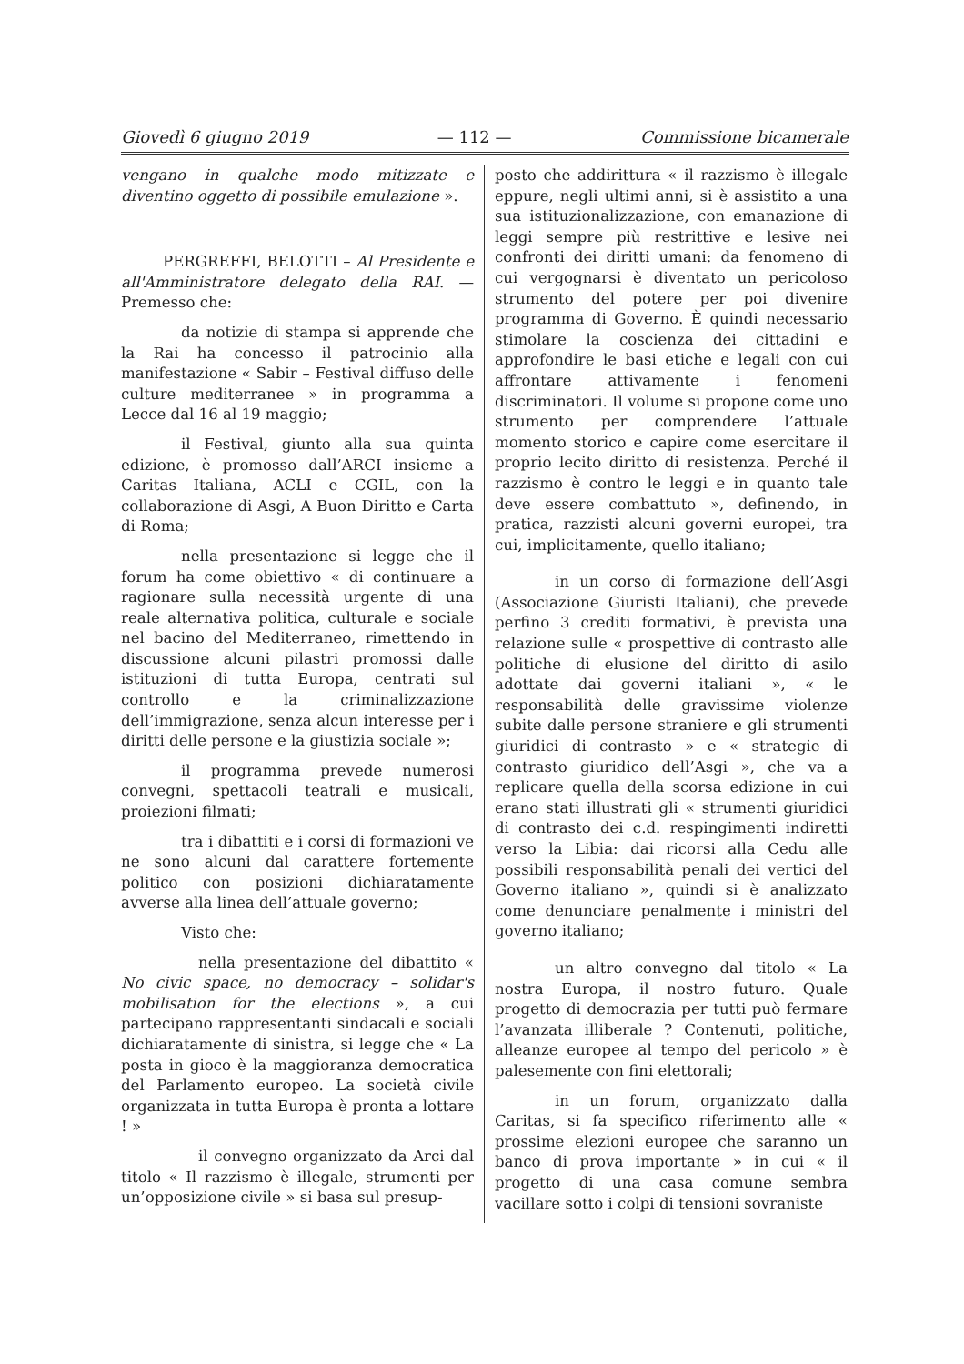Giovedì 6 giugno 2019 — 112 — Commissione bicamerale
vengano in qualche modo mitizzate e diventino oggetto di possibile emulazione ».
PERGREFFI, BELOTTI – Al Presidente e all'Amministratore delegato della RAI. — Premesso che:
da notizie di stampa si apprende che la Rai ha concesso il patrocinio alla manifestazione « Sabir – Festival diffuso delle culture mediterranee » in programma a Lecce dal 16 al 19 maggio;
il Festival, giunto alla sua quinta edizione, è promosso dall’ARCI insieme a Caritas Italiana, ACLI e CGIL, con la collaborazione di Asgi, A Buon Diritto e Carta di Roma;
nella presentazione si legge che il forum ha come obiettivo « di continuare a ragionare sulla necessità urgente di una reale alternativa politica, culturale e sociale nel bacino del Mediterraneo, rimettendo in discussione alcuni pilastri promossi dalle istituzioni di tutta Europa, centrati sul controllo e la criminalizzazione dell’immigrazione, senza alcun interesse per i diritti delle persone e la giustizia sociale »;
il programma prevede numerosi convegni, spettacoli teatrali e musicali, proiezioni filmati;
tra i dibattiti e i corsi di formazioni ve ne sono alcuni dal carattere fortemente politico con posizioni dichiaratamente avverse alla linea dell’attuale governo;
Visto che:
nella presentazione del dibattito « No civic space, no democracy – solidar's mobilisation for the elections », a cui partecipano rappresentanti sindacali e sociali dichiaratamente di sinistra, si legge che « La posta in gioco è la maggioranza democratica del Parlamento europeo. La società civile organizzata in tutta Europa è pronta a lottare ! »
il convegno organizzato da Arci dal titolo « Il razzismo è illegale, strumenti per un’opposizione civile » si basa sul presup-
posto che addirittura « il razzismo è illegale eppure, negli ultimi anni, si è assistito a una sua istituzionalizzazione, con emanazione di leggi sempre più restrittive e lesive nei confronti dei diritti umani: da fenomeno di cui vergognarsi è diventato un pericoloso strumento del potere per poi divenire programma di Governo. È quindi necessario stimolare la coscienza dei cittadini e approfondire le basi etiche e legali con cui affrontare attivamente i fenomeni discriminatori. Il volume si propone come uno strumento per comprendere l’attuale momento storico e capire come esercitare il proprio lecito diritto di resistenza. Perché il razzismo è contro le leggi e in quanto tale deve essere combattuto », definendo, in pratica, razzisti alcuni governi europei, tra cui, implicitamente, quello italiano;
in un corso di formazione dell’Asgi (Associazione Giuristi Italiani), che prevede perfino 3 crediti formativi, è prevista una relazione sulle « prospettive di contrasto alle politiche di elusione del diritto di asilo adottate dai governi italiani », « le responsabilità delle gravissime violenze subite dalle persone straniere e gli strumenti giuridici di contrasto » e « strategie di contrasto giuridico dell’Asgi », che va a replicare quella della scorsa edizione in cui erano stati illustrati gli « strumenti giuridici di contrasto dei c.d. respingimenti indiretti verso la Libia: dai ricorsi alla Cedu alle possibili responsabilità penali dei vertici del Governo italiano », quindi si è analizzato come denunciare penalmente i ministri del governo italiano;
un altro convegno dal titolo « La nostra Europa, il nostro futuro. Quale progetto di democrazia per tutti può fermare l’avanzata illiberale ? Contenuti, politiche, alleanze europee al tempo del pericolo » è palesemente con fini elettorali;
in un forum, organizzato dalla Caritas, si fa specifico riferimento alle « prossime elezioni europee che saranno un banco di prova importante » in cui « il progetto di una casa comune sembra vacillare sotto i colpi di tensioni sovraniste